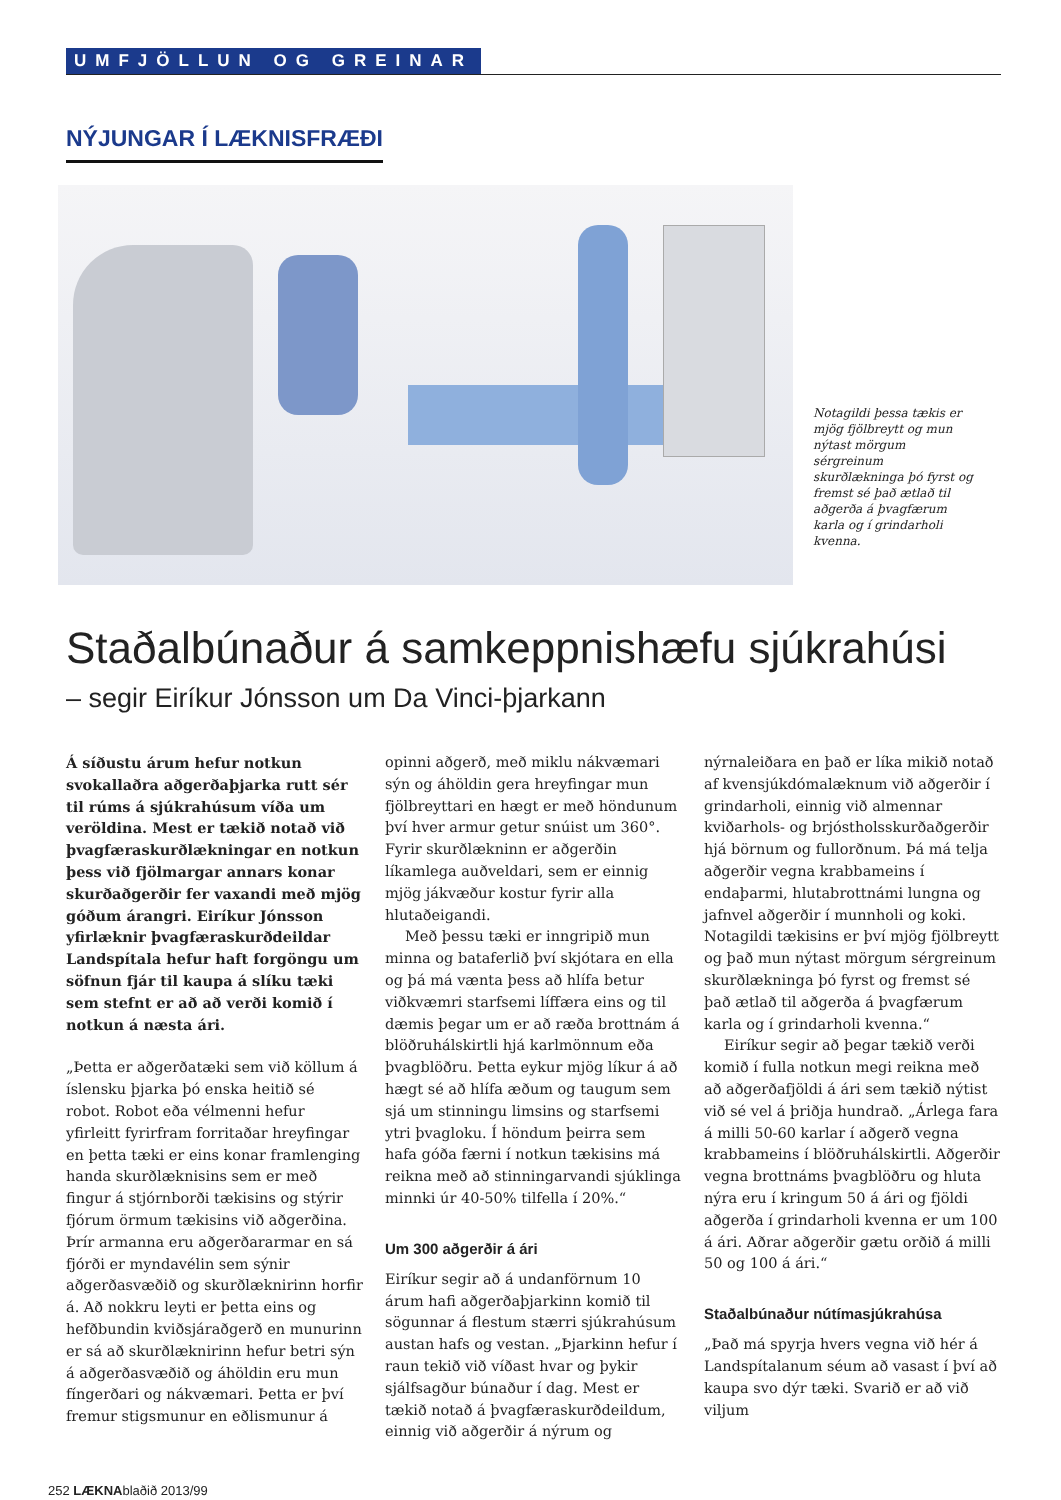UMFJÖLLUN OG GREINAR
NÝJUNGAR Í LÆKNISFRÆÐI
Notagildi þessa tækis er mjög fjölbreytt og mun nýtast mörgum sérgreinum skurðlækninga þó fyrst og fremst sé það ætlað til aðgerða á þvagfærum karla og í grindarholi kvenna.
Staðalbúnaður á samkeppnishæfu sjúkrahúsi
– segir Eiríkur Jónsson um Da Vinci-þjarkann
Á síðustu árum hefur notkun svokallaðra aðgerðaþjarka rutt sér til rúms á sjúkrahúsum víða um veröldina. Mest er tækið notað við þvagfæraskurðlækningar en notkun þess við fjölmargar annars konar skurðaðgerðir fer vaxandi með mjög góðum árangri. Eiríkur Jónsson yfirlæknir þvagfæraskurðdeildar Landspítala hefur haft forgöngu um söfnun fjár til kaupa á slíku tæki sem stefnt er að að verði komið í notkun á næsta ári.
„Þetta er aðgerðatæki sem við köllum á íslensku þjarka þó enska heitið sé robot. Robot eða vélmenni hefur yfirleitt fyrirfram forritaðar hreyfingar en þetta tæki er eins konar framlenging handa skurðlæknisins sem er með fingur á stjórnborði tækisins og stýrir fjórum örmum tækisins við aðgerðina. Þrír armanna eru aðgerðararmar en sá fjórði er myndavélin sem sýnir aðgerðasvæðið og skurðlæknirinn horfir á. Að nokkru leyti er þetta eins og hefðbundin kviðsjáraðgerð en munurinn er sá að skurðlæknirinn hefur betri sýn á aðgerðasvæðið og áhöldin eru mun fíngerðari og nákvæmari. Þetta er því fremur stigsmunur en eðlismunur á opinni aðgerð, með miklu nákvæmari sýn og áhöldin gera hreyfingar mun fjölbreyttari en hægt er með höndunum því hver armur getur snúist um 360°. Fyrir skurðlækninn er aðgerðin líkamlega auðveldari, sem er einnig mjög jákvæður kostur fyrir alla hlutaðeigandi.
Með þessu tæki er inngripið mun minna og bataferlið því skjótara en ella og þá má vænta þess að hlífa betur viðkvæmri starfsemi líffæra eins og til dæmis þegar um er að ræða brottnám á blöðruhálskirtli hjá karlmönnum eða þvagblöðru. Þetta eykur mjög líkur á að hægt sé að hlífa æðum og taugum sem sjá um stinningu limsins og starfsemi ytri þvagloku. Í höndum þeirra sem hafa góða færni í notkun tækisins má reikna með að stinningarvandi sjúklinga minnki úr 40-50% tilfella í 20%.“
Um 300 aðgerðir á ári
Eiríkur segir að á undanförnum 10 árum hafi aðgerðaþjarkinn komið til sögunnar á flestum stærri sjúkrahúsum austan hafs og vestan. „Þjarkinn hefur í raun tekið við víðast hvar og þykir sjálfsagður búnaður í dag. Mest er tækið notað á þvagfæraskurðdeildum, einnig við aðgerðir á nýrum og nýrnaleiðara en það er líka mikið notað af kvensjúkdómalæknum við aðgerðir í grindarholi, einnig við almennar kviðarhols- og brjóstholsskurðaðgerðir hjá börnum og fullorðnum. Þá má telja aðgerðir vegna krabbameins í endaþarmi, hlutabrottnámi lungna og jafnvel aðgerðir í munnholi og koki. Notagildi tækisins er því mjög fjölbreytt og það mun nýtast mörgum sérgreinum skurðlækninga þó fyrst og fremst sé það ætlað til aðgerða á þvagfærum karla og í grindarholi kvenna.“
Eiríkur segir að þegar tækið verði komið í fulla notkun megi reikna með að aðgerðafjöldi á ári sem tækið nýtist við sé vel á þriðja hundrað. „Árlega fara á milli 50-60 karlar í aðgerð vegna krabbameins í blöðruhálskirtli. Aðgerðir vegna brottnáms þvagblöðru og hluta nýra eru í kringum 50 á ári og fjöldi aðgerða í grindarholi kvenna er um 100 á ári. Aðrar aðgerðir gætu orðið á milli 50 og 100 á ári.“
Staðalbúnaður nútímasjúkrahúsa
„Það má spyrja hvers vegna við hér á Landspítalanum séum að vasast í því að kaupa svo dýr tæki. Svarið er að við viljum
252 LÆKNAblaðið 2013/99